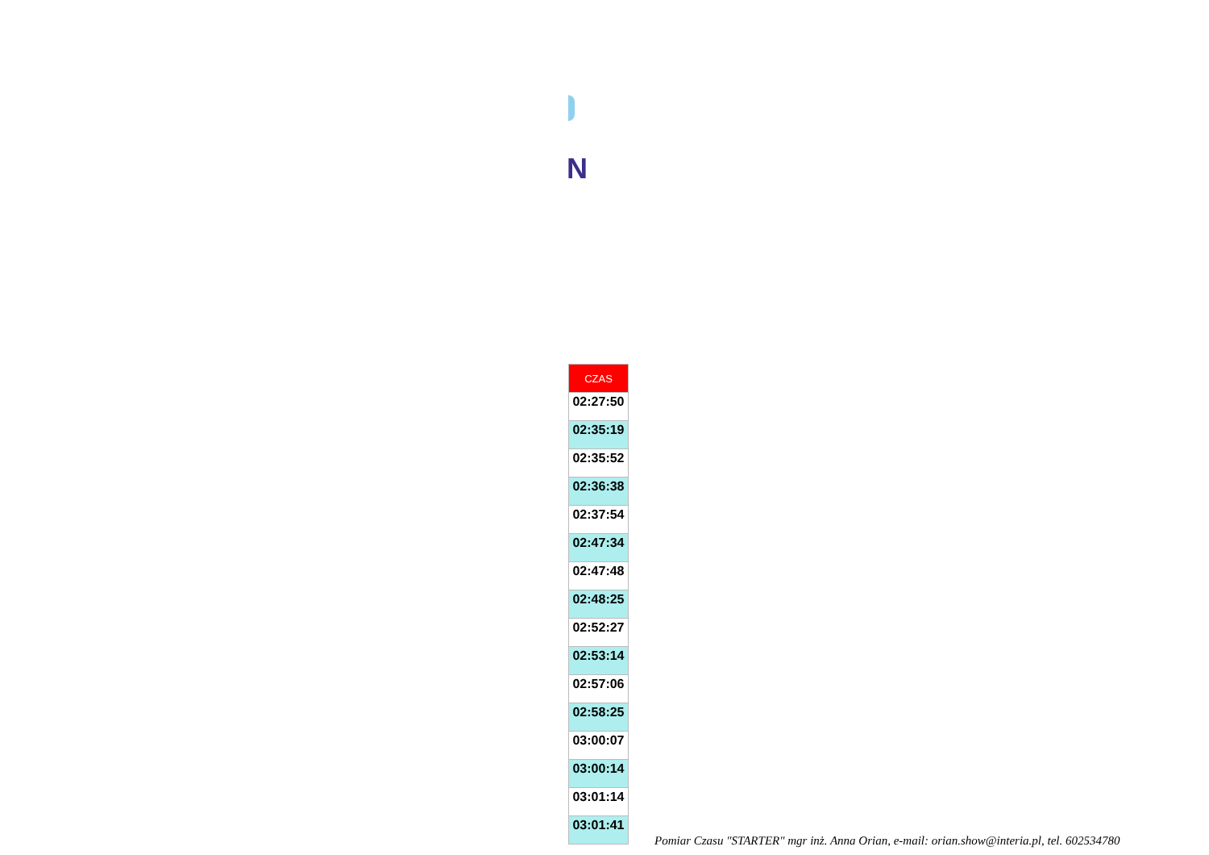N
| CZAS |
| --- |
| 02:27:50 |
| 02:35:19 |
| 02:35:52 |
| 02:36:38 |
| 02:37:54 |
| 02:47:34 |
| 02:47:48 |
| 02:48:25 |
| 02:52:27 |
| 02:53:14 |
| 02:57:06 |
| 02:58:25 |
| 03:00:07 |
| 03:00:14 |
| 03:01:14 |
| 03:01:41 |
Pomiar Czasu "STARTER" mgr inż. Anna Orian, e-mail: orian.show@interia.pl, tel. 602534780